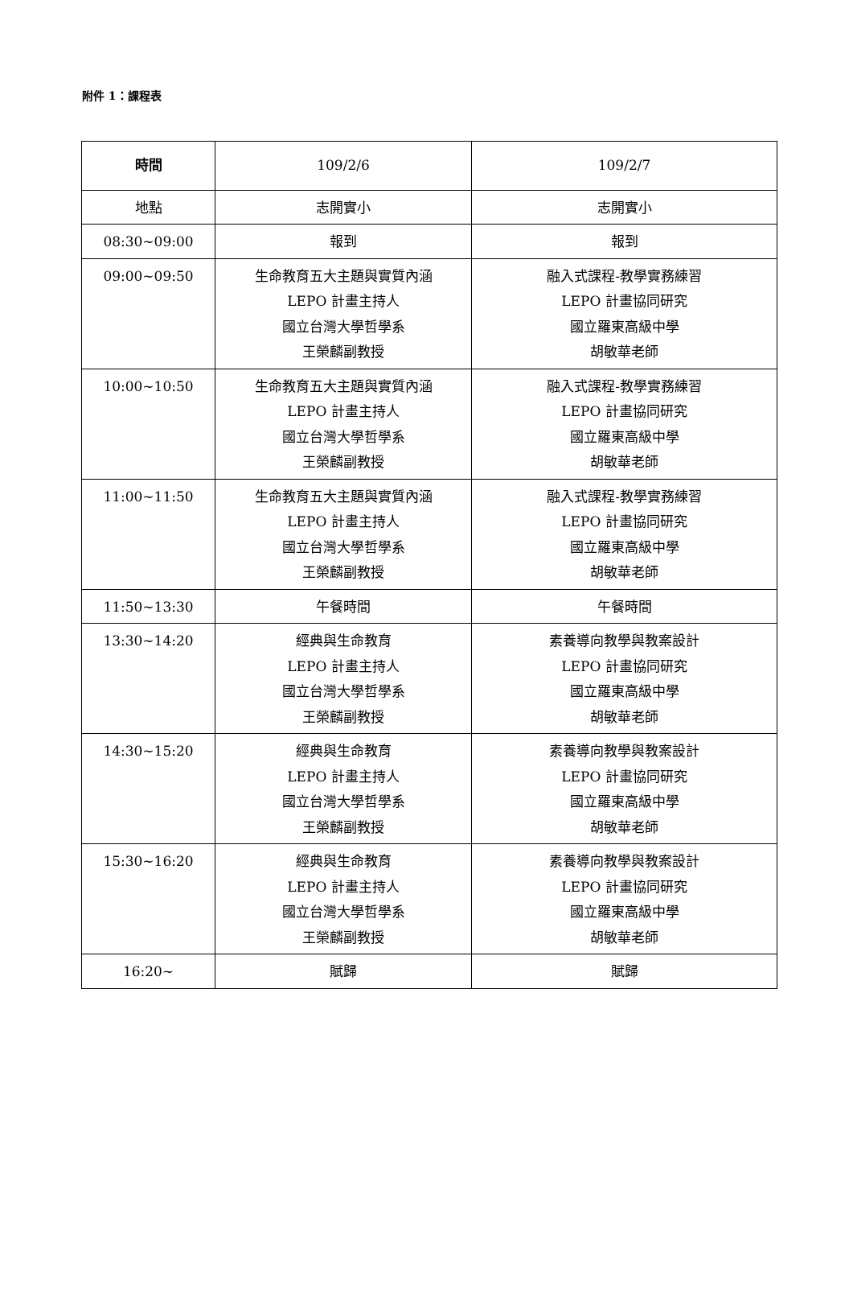附件 1：課程表
| 時間 | 109/2/6 | 109/2/7 |
| --- | --- | --- |
| 地點 | 志開實小 | 志開實小 |
| 08:30~09:00 | 報到 | 報到 |
| 09:00~09:50 | 生命教育五大主題與實質內涵 LEPO 計畫主持人 國立台灣大學哲學系 王榮麟副教授 | 融入式課程-教學實務練習 LEPO 計畫協同研究 國立羅東高級中學 胡敏華老師 |
| 10:00~10:50 | 生命教育五大主題與實質內涵 LEPO 計畫主持人 國立台灣大學哲學系 王榮麟副教授 | 融入式課程-教學實務練習 LEPO 計畫協同研究 國立羅東高級中學 胡敏華老師 |
| 11:00~11:50 | 生命教育五大主題與實質內涵 LEPO 計畫主持人 國立台灣大學哲學系 王榮麟副教授 | 融入式課程-教學實務練習 LEPO 計畫協同研究 國立羅東高級中學 胡敏華老師 |
| 11:50~13:30 | 午餐時間 | 午餐時間 |
| 13:30~14:20 | 經典與生命教育 LEPO 計畫主持人 國立台灣大學哲學系 王榮麟副教授 | 素養導向教學與教案設計 LEPO 計畫協同研究 國立羅東高級中學 胡敏華老師 |
| 14:30~15:20 | 經典與生命教育 LEPO 計畫主持人 國立台灣大學哲學系 王榮麟副教授 | 素養導向教學與教案設計 LEPO 計畫協同研究 國立羅東高級中學 胡敏華老師 |
| 15:30~16:20 | 經典與生命教育 LEPO 計畫主持人 國立台灣大學哲學系 王榮麟副教授 | 素養導向教學與教案設計 LEPO 計畫協同研究 國立羅東高級中學 胡敏華老師 |
| 16:20~ | 賦歸 | 賦歸 |